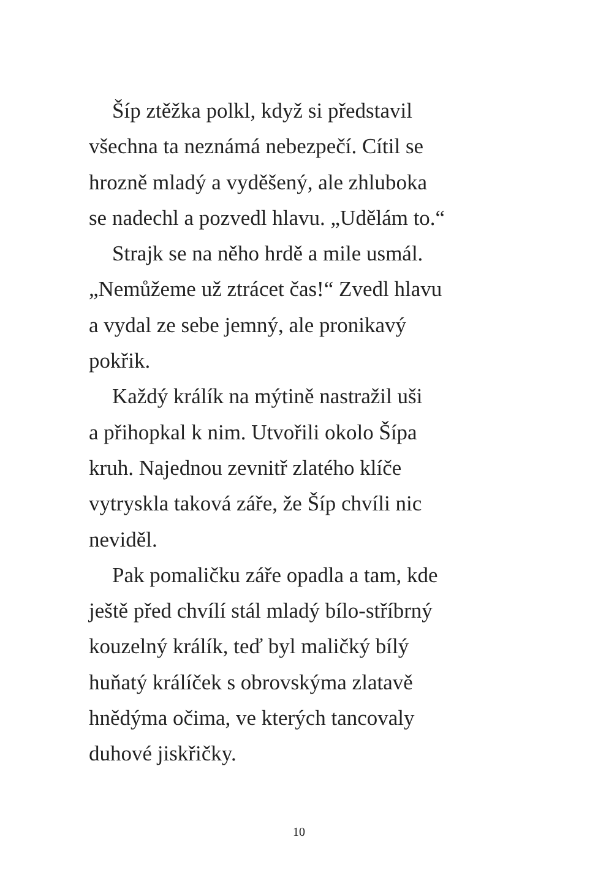Šíp ztěžka polkl, když si představil
všechna ta neznámá nebezpečí. Cítil se
hrozně mladý a vyděšený, ale zhluboka
se nadechl a pozvedl hlavu. „Udělám to.“
Strajk se na něho hrdě a mile usmál.
„Nemůžeme už ztrácet čas!“ Zvedl hlavu
a vydal ze sebe jemný, ale pronikavý
pokřik.
Každý králík na mýtině nastražil uši
a přihopkal k nim. Utvořili okolo Šípa
kruh. Najednou zevnitř zlatého klíče
vytryskla taková záře, že Šíp chvíli nic
neviděl.
Pak pomaličku záře opadla a tam, kde
ještě před chvílí stál mladý bílo-stříbrný
kouzelný králík, teď byl maličký bílý
huňatý králíček s obrovskýma zlatavě
hnědýma očima, ve kterých tancovaly
duhové jiskřičky.
10